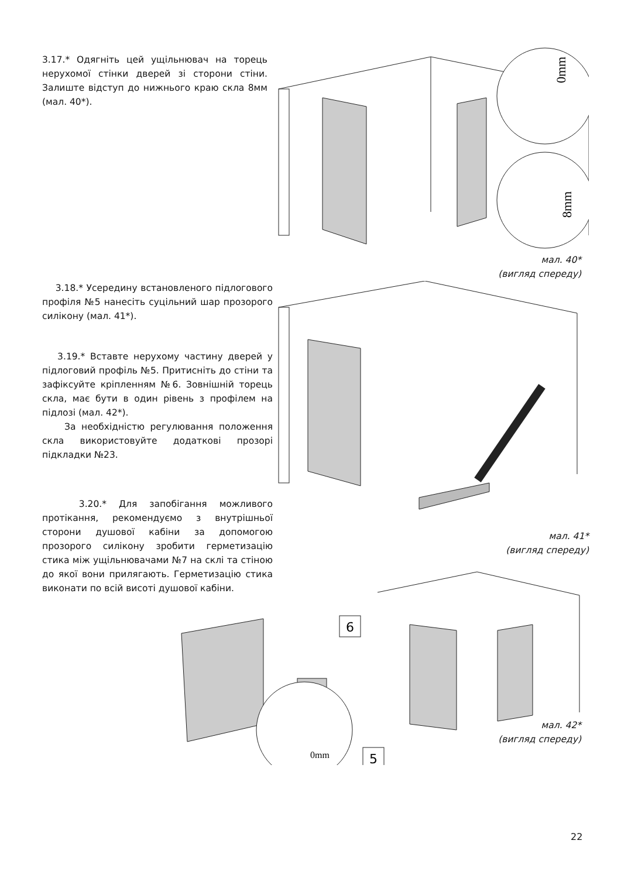3.17.* Одягніть цей ущільнювач на торець нерухомої стінки дверей зі сторони стіни. Залиште відступ до нижнього краю скла 8мм (мал. 40*).
0mm
8mm
мал. 40*
(вигляд спереду)
3.18.* Усередину встановленого підлогового профіля №5 нанесіть суцільний шар прозорого силікону (мал. 41*).
3.19.* Вставте нерухому частину дверей у підлоговий профіль №5. Притисніть до стіни та зафіксуйте кріпленням №6. Зовнішній торець скла, має бути в один рівень з профілем на підлозі (мал. 42*).
За необхідністю регулювання положення скла використовуйте додаткові прозорі підкладки №23.
3.20.* Для запобігання можливого протікання, рекомендуємо з внутрішньої сторони душової кабіни за допомогою прозорого силікону зробити герметизацію стика між ущільнювачами №7 на склі та стіною до якої вони прилягають. Герметизацію стика виконати по всій висоті душової кабіни.
мал. 41*
(вигляд спереду)
6
0mm
5
мал. 42*
(вигляд спереду)
22